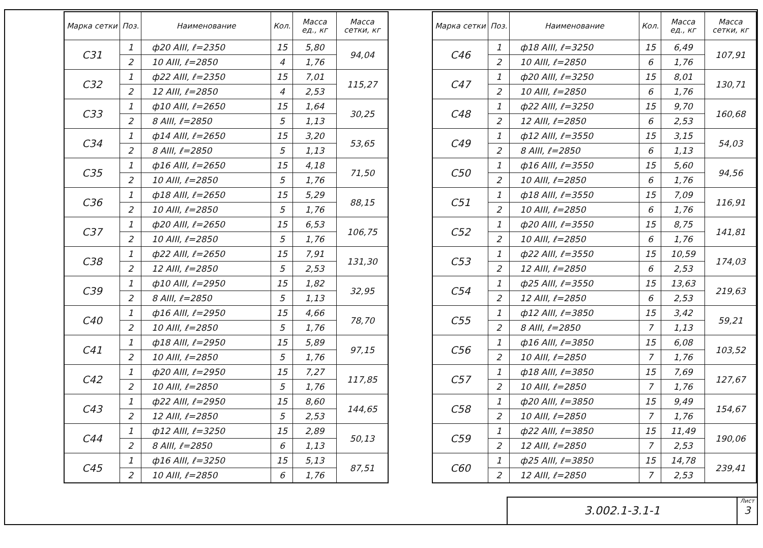| Марка сетки | Поз. | Наименование | Кол. | Масса ед., кг | Масса сетки, кг |
| --- | --- | --- | --- | --- | --- |
| С31 | 1 | ф20 АIII, ℓ=2350 | 15 | 5,80 | 94,04 |
| | 2 | 10 АIII, ℓ=2850 | 4 | 1,76 | |
| С32 | 1 | ф22 АIII, ℓ=2350 | 15 | 7,01 | 115,27 |
| | 2 | 12 АIII, ℓ=2850 | 4 | 2,53 | |
| С33 | 1 | ф10 АIII, ℓ=2650 | 15 | 1,64 | 30,25 |
| | 2 | 8 АIII, ℓ=2850 | 5 | 1,13 | |
| С34 | 1 | ф14 АIII, ℓ=2650 | 15 | 3,20 | 53,65 |
| | 2 | 8 АIII, ℓ=2850 | 5 | 1,13 | |
| С35 | 1 | ф16 АIII, ℓ=2650 | 15 | 4,18 | 71,50 |
| | 2 | 10 АIII, ℓ=2850 | 5 | 1,76 | |
| С36 | 1 | ф18 АIII, ℓ=2650 | 15 | 5,29 | 88,15 |
| | 2 | 10 АIII, ℓ=2850 | 5 | 1,76 | |
| С37 | 1 | ф20 АIII, ℓ=2650 | 15 | 6,53 | 106,75 |
| | 2 | 10 АIII, ℓ=2850 | 5 | 1,76 | |
| С38 | 1 | ф22 АIII, ℓ=2650 | 15 | 7,91 | 131,30 |
| | 2 | 12 АIII, ℓ=2850 | 5 | 2,53 | |
| С39 | 1 | ф10 АIII, ℓ=2950 | 15 | 1,82 | 32,95 |
| | 2 | 8 АIII, ℓ=2850 | 5 | 1,13 | |
| С40 | 1 | ф16 АIII, ℓ=2950 | 15 | 4,66 | 78,70 |
| | 2 | 10 АIII, ℓ=2850 | 5 | 1,76 | |
| С41 | 1 | ф18 АIII, ℓ=2950 | 15 | 5,89 | 97,15 |
| | 2 | 10 АIII, ℓ=2850 | 5 | 1,76 | |
| С42 | 1 | ф20 АIII, ℓ=2950 | 15 | 7,27 | 117,85 |
| | 2 | 10 АIII, ℓ=2850 | 5 | 1,76 | |
| С43 | 1 | ф22 АIII, ℓ=2950 | 15 | 8,60 | 144,65 |
| | 2 | 12 АIII, ℓ=2850 | 5 | 2,53 | |
| С44 | 1 | ф12 АIII, ℓ=3250 | 15 | 2,89 | 50,13 |
| | 2 | 8 АIII, ℓ=2850 | 6 | 1,13 | |
| С45 | 1 | ф16 АIII, ℓ=3250 | 15 | 5,13 | 87,51 |
| | 2 | 10 АIII, ℓ=2850 | 6 | 1,76 | |
| Марка сетки | Поз. | Наименование | Кол. | Масса ед., кг | Масса сетки, кг |
| --- | --- | --- | --- | --- | --- |
| С46 | 1 | ф18 АIII, ℓ=3250 | 15 | 6,49 | 107,91 |
| | 2 | 10 АIII, ℓ=2850 | 6 | 1,76 | |
| С47 | 1 | ф20 АIII, ℓ=3250 | 15 | 8,01 | 130,71 |
| | 2 | 10 АIII, ℓ=2850 | 6 | 1,76 | |
| С48 | 1 | ф22 АIII, ℓ=3250 | 15 | 9,70 | 160,68 |
| | 2 | 12 АIII, ℓ=2850 | 6 | 2,53 | |
| С49 | 1 | ф12 АIII, ℓ=3550 | 15 | 3,15 | 54,03 |
| | 2 | 8 АIII, ℓ=2850 | 6 | 1,13 | |
| С50 | 1 | ф16 АIII, ℓ=3550 | 15 | 5,60 | 94,56 |
| | 2 | 10 АIII, ℓ=2850 | 6 | 1,76 | |
| С51 | 1 | ф18 АIII, ℓ=3550 | 15 | 7,09 | 116,91 |
| | 2 | 10 АIII, ℓ=2850 | 6 | 1,76 | |
| С52 | 1 | ф20 АIII, ℓ=3550 | 15 | 8,75 | 141,81 |
| | 2 | 10 АIII, ℓ=2850 | 6 | 1,76 | |
| С53 | 1 | ф22 АIII, ℓ=3550 | 15 | 10,59 | 174,03 |
| | 2 | 12 АIII, ℓ=2850 | 6 | 2,53 | |
| С54 | 1 | ф25 АIII, ℓ=3550 | 15 | 13,63 | 219,63 |
| | 2 | 12 АIII, ℓ=2850 | 6 | 2,53 | |
| С55 | 1 | ф12 АIII, ℓ=3850 | 15 | 3,42 | 59,21 |
| | 2 | 8 АIII, ℓ=2850 | 7 | 1,13 | |
| С56 | 1 | ф16 АIII, ℓ=3850 | 15 | 6,08 | 103,52 |
| | 2 | 10 АIII, ℓ=2850 | 7 | 1,76 | |
| С57 | 1 | ф18 АIII, ℓ=3850 | 15 | 7,69 | 127,67 |
| | 2 | 10 АIII, ℓ=2850 | 7 | 1,76 | |
| С58 | 1 | ф20 АIII, ℓ=3850 | 15 | 9,49 | 154,67 |
| | 2 | 10 АIII, ℓ=2850 | 7 | 1,76 | |
| С59 | 1 | ф22 АIII, ℓ=3850 | 15 | 11,49 | 190,06 |
| | 2 | 12 АIII, ℓ=2850 | 7 | 2,53 | |
| С60 | 1 | ф25 АIII, ℓ=3850 | 15 | 14,78 | 239,41 |
| | 2 | 12 АIII, ℓ=2850 | 7 | 2,53 | |
3.002.1-3.1-1
Лист
3